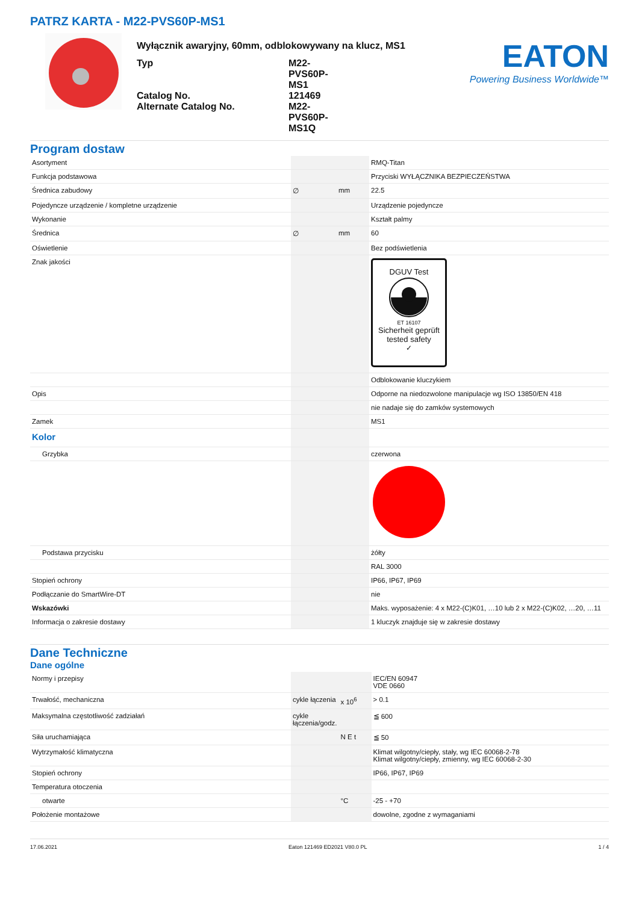PATRZ KARTA - M22-PVS60P-MS1
Wyłącznik awaryjny, 60mm, odblokowywany na klucz, MS1
| Typ | M22-PVS60P-MS1 |
| Catalog No. | 121469 |
| Alternate Catalog No. | M22-PVS60P-MS1Q |
EATON
Powering Business Worldwide™
Program dostaw
| Asortyment | | | RMQ-Titan |
| Funkcja podstawowa | | | Przyciski WYŁĄCZNIKA BEZPIECZEŃSTWA |
| Średnica zabudowy | ∅ | mm | 22.5 |
| Pojedyncze urządzenie / kompletne urządzenie | | | Urządzenie pojedyncze |
| Wykonanie | | | Kształt palmy |
| Średnica | ∅ | mm | 60 |
| Oświetlenie | | | Bez podświetlenia |
| Znak jakości | | | DGUV Test ET 16107 Sicherheit geprüft tested safety ✓ |
| | | | Odblokowanie kluczykiem |
| Opis | | | Odporne na niedozwolone manipulacje wg ISO 13850/EN 418 |
| | | | nie nadaje się do zamków systemowych |
| Zamek | | | MS1 |
| Kolor | | | |
| Grzybka | | | czerwona |
| Podstawa przycisku | | | żółty |
| | | | RAL 3000 |
| Stopień ochrony | | | IP66, IP67, IP69 |
| Podłączanie do SmartWire-DT | | | nie |
| Wskazówki | | | Maks. wyposażenie: 4 x M22-(C)K01, …10 lub 2 x M22-(C)K02, …20, …11 |
| Informacja o zakresie dostawy | | | 1 kluczyk znajduje się w zakresie dostawy |
Dane Techniczne
Dane ogólne
| Normy i przepisy | | | IEC/EN 60947 VDE 0660 |
| Trwałość, mechaniczna | cykle łączenia | x 10<sup>6</sup> | > 0.1 |
| Maksymalna częstotliwość zadziałań | cykle łączenia/godz. | | ≦ 600 |
| Siła uruchamiająca | | N E t | ≦ 50 |
| Wytrzymałość klimatyczna | | | Klimat wilgotny/ciepły, stały, wg IEC 60068-2-78 Klimat wilgotny/ciepły, zmienny, wg IEC 60068-2-30 |
| Stopień ochrony | | | IP66, IP67, IP69 |
| Temperatura otoczenia | | | |
| otwarte | | °C | -25 - +70 |
| Położenie montażowe | | | dowolne, zgodne z wymaganiami |
17.06.2021 Eaton 121469 ED2021 V80.0 PL 1 / 4